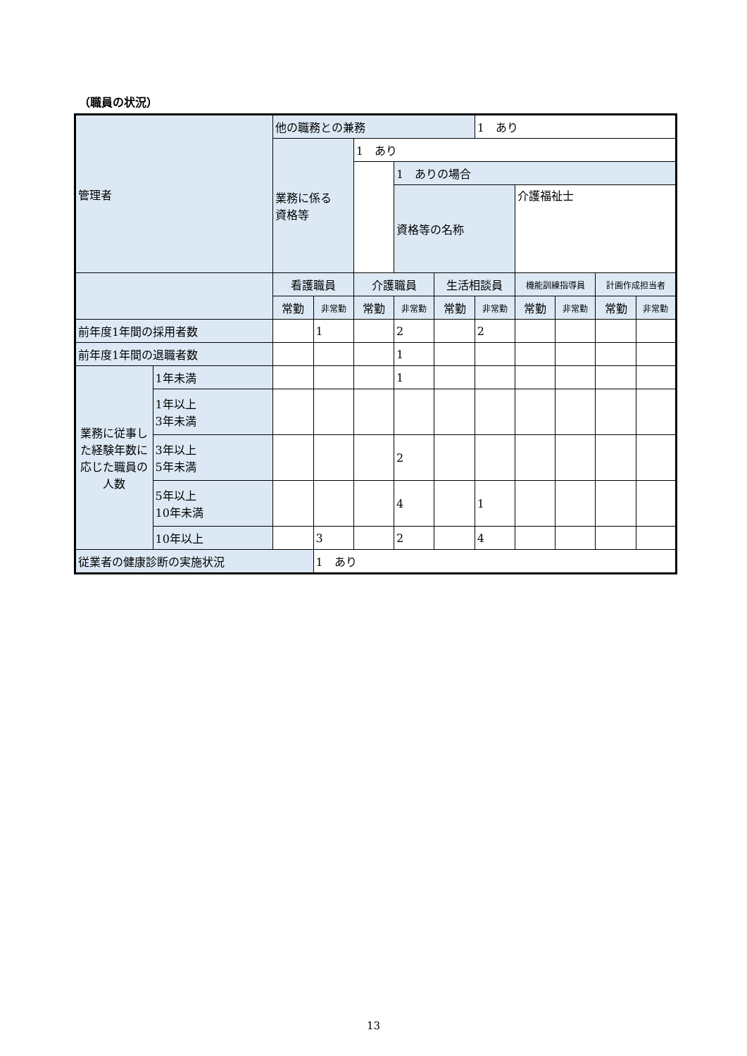（職員の状況）
| 管理者 | | 他の職務との兼務 | | | | | 1 あり | | | | |
| | | 業務に係る 資格等 | | 1 あり | | | | | | | |
| | | | | | 1 ありの場合 | | | | | | |
| | | | | | 資格等の名称 | | | 介護福祉士 | | | |
| | | 看護職員 | | 介護職員 | | 生活相談員 | | 機能訓練指導員 | | 計画作成担当者 | |
| | | 常勤 | 非常勤 | 常勤 | 非常勤 | 常勤 | 非常勤 | 常勤 | 非常勤 | 常勤 | 非常勤 |
| 前年度1年間の採用者数 | | | 1 | | 2 | | 2 | | | | |
| 前年度1年間の退職者数 | | | | | 1 | | | | | | |
| 業務に従事した経験年数に応じた職員の人数 | 1年未満 | | | | 1 | | | | | | |
| | 1年以上 3年未満 | | | | | | | | | | |
| | 3年以上 5年未満 | | | | 2 | | | | | | |
| | 5年以上 10年未満 | | | | 4 | | 1 | | | | |
| | 10年以上 | | 3 | | 2 | | 4 | | | | |
| 従業者の健康診断の実施状況 | | | 1 あり | | | | | | | | |
13